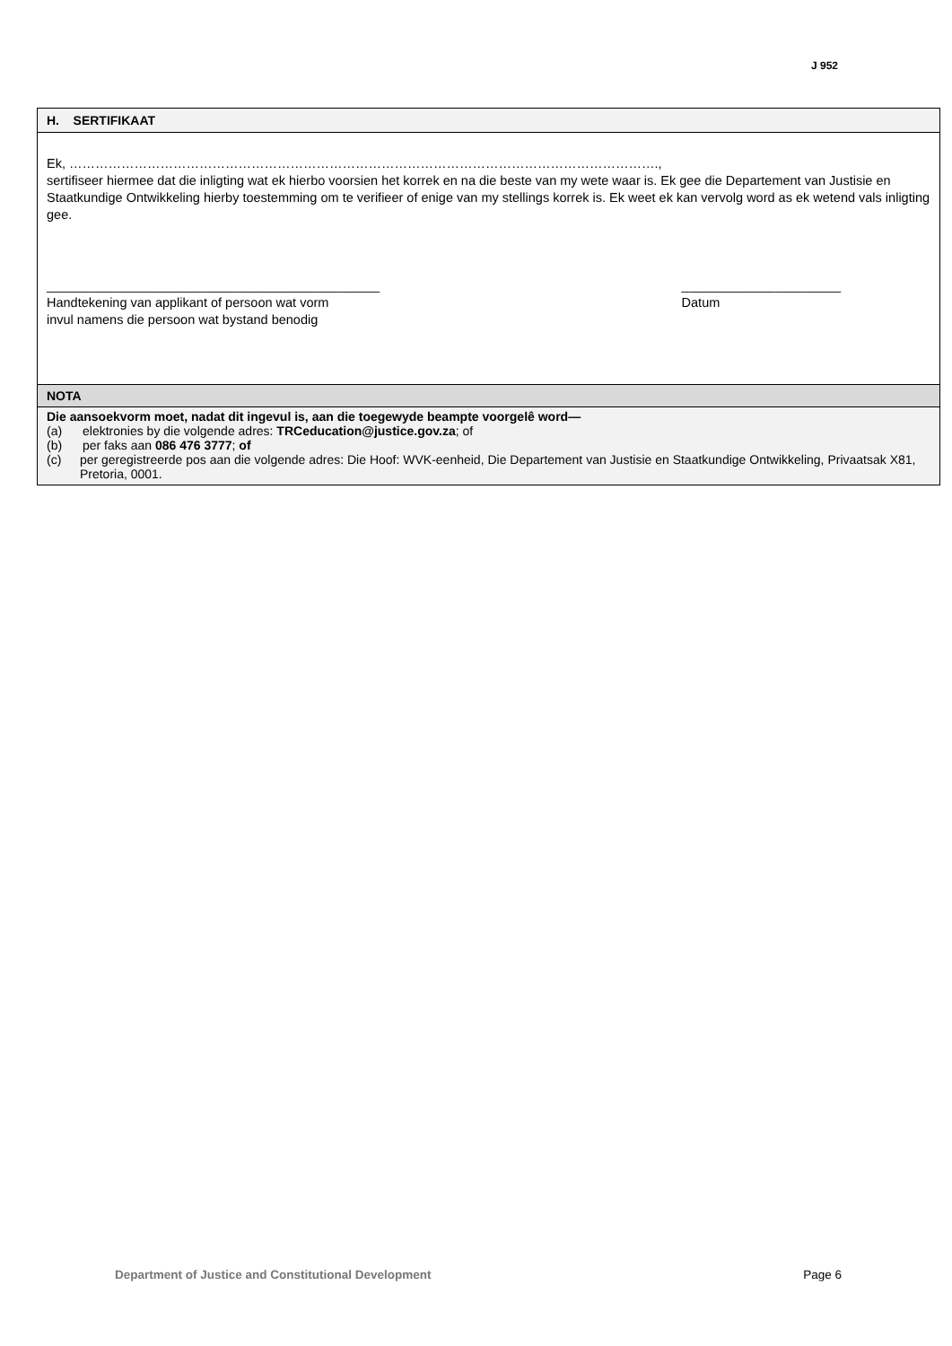J 952
H. SERTIFIKAAT
Ek, ……………………………………………………………………………………………………………………….,
sertifiseer hiermee dat die inligting wat ek hierbo voorsien het korrek en na die beste van my wete waar is. Ek gee die Departement van Justisie en Staatkundige Ontwikkeling hierby toestemming om te verifieer of enige van my stellings korrek is. Ek weet ek kan vervolg word as ek wetend vals inligting gee.
______________________________________________
Handtekening van applikant of persoon wat vorm
invul namens die persoon wat bystand benodig
______________________
Datum
NOTA
Die aansoekvorm moet, nadat dit ingevul is, aan die toegewyde beampte voorgelê word—
(a) elektronies by die volgende adres: TRCeducation@justice.gov.za; of
(b) per faks aan 086 476 3777; of
(c) per geregistreerde pos aan die volgende adres: Die Hoof: WVK-eenheid, Die Departement van Justisie en Staatkundige Ontwikkeling, Privaatsak X81, Pretoria, 0001.
Department of Justice and Constitutional Development Page 6